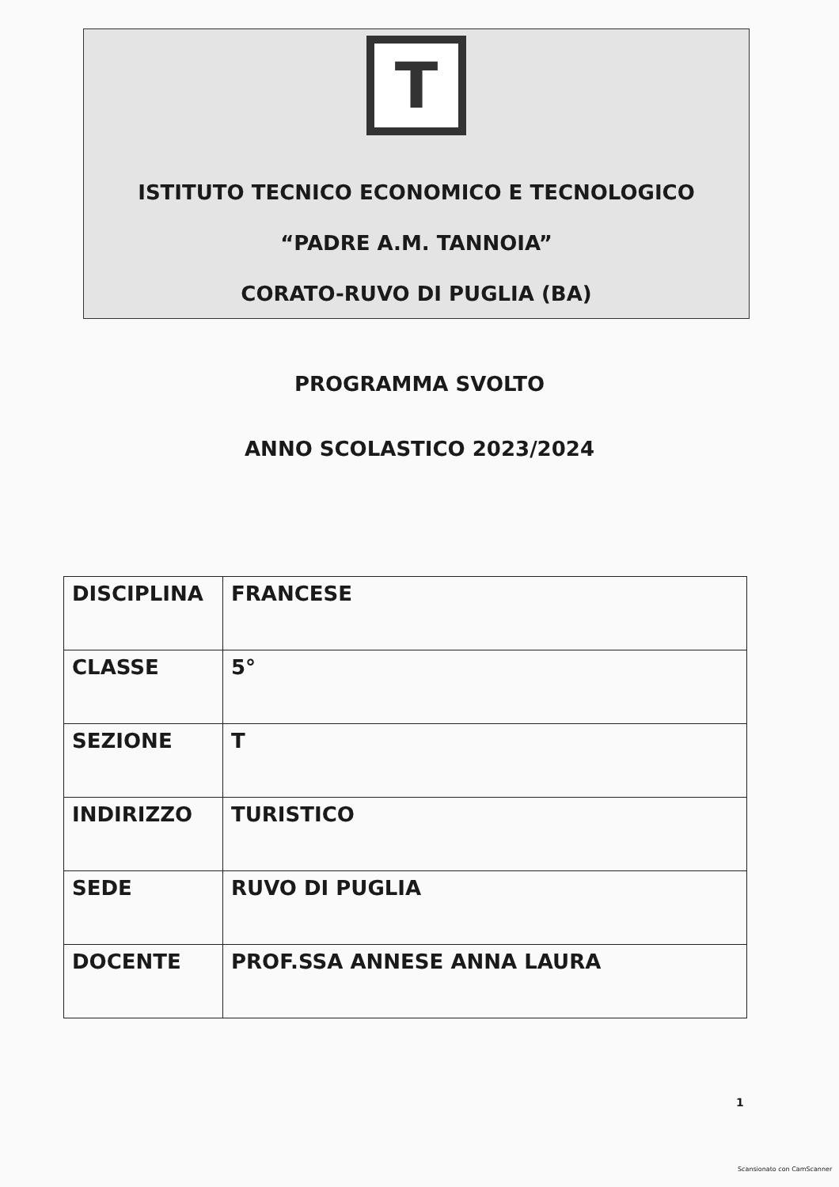T
ISTITUTO TECNICO ECONOMICO E TECNOLOGICO
“PADRE A.M. TANNOIA”
CORATO-RUVO DI PUGLIA (BA)
PROGRAMMA SVOLTO
ANNO SCOLASTICO 2023/2024
| DISCIPLINA | FRANCESE |
| CLASSE | 5° |
| SEZIONE | T |
| INDIRIZZO | TURISTICO |
| SEDE | RUVO DI PUGLIA |
| DOCENTE | PROF.SSA ANNESE ANNA LAURA |
1
Scansionato con CamScanner